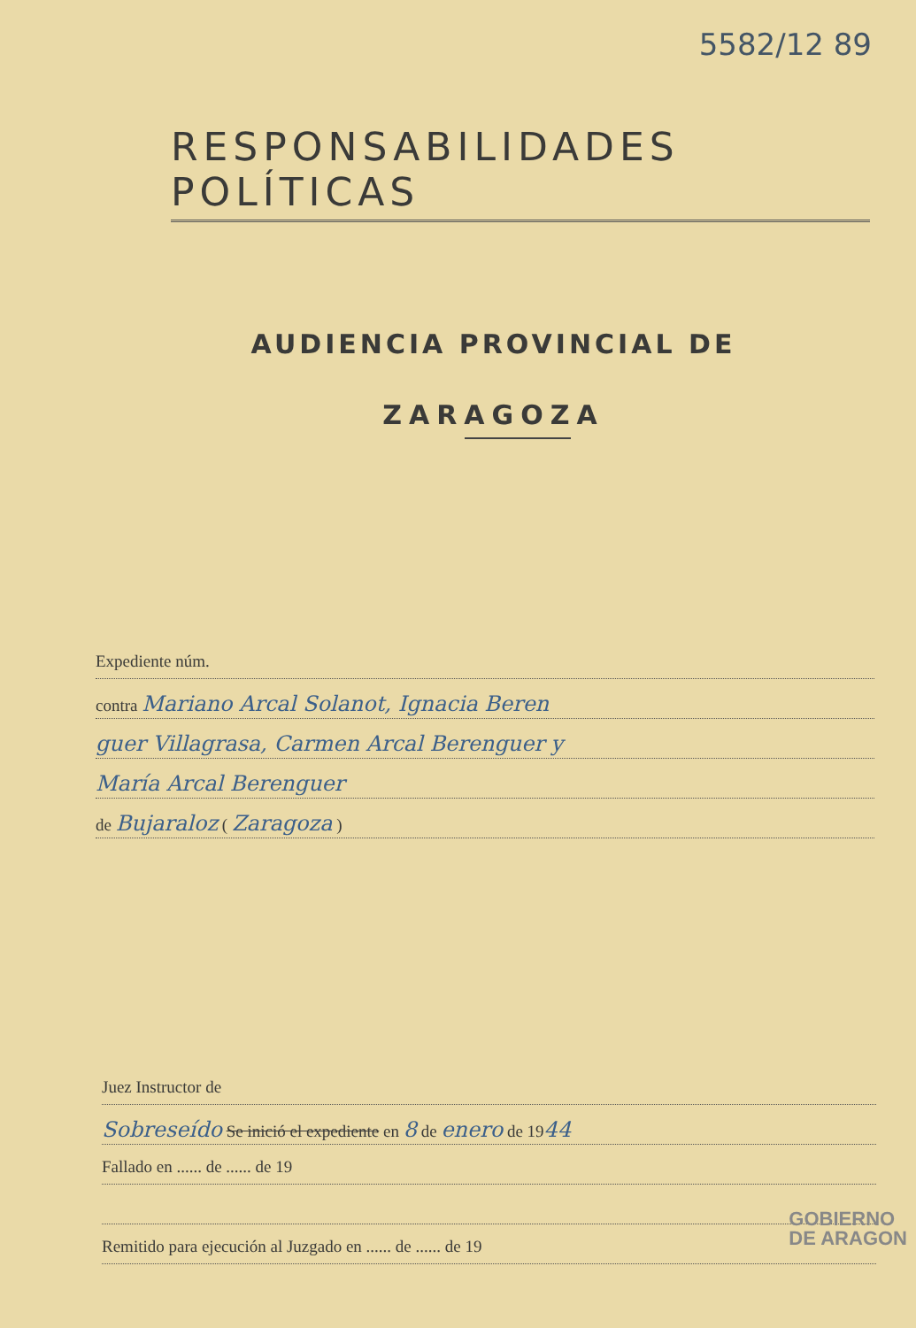5582/12 89
RESPONSABILIDADES POLÍTICAS
AUDIENCIA PROVINCIAL DE
ZARAGOZA
Expediente núm.
contra Mariano Arcal Solanot, Ignacia Beren
guer Villagrasa, Carmen Arcal Berenguer y
María Arcal Berenguer
de Bujaraloz ( Zaragoza )
Juez Instructor de
Sobreseído Se inició el expediente en 8 de enero de 1944
Fallado en ...... de ...... de 19
Remitido para ejecución al Juzgado en ...... de ...... de 19
GOBIERNO
DE ARAGON